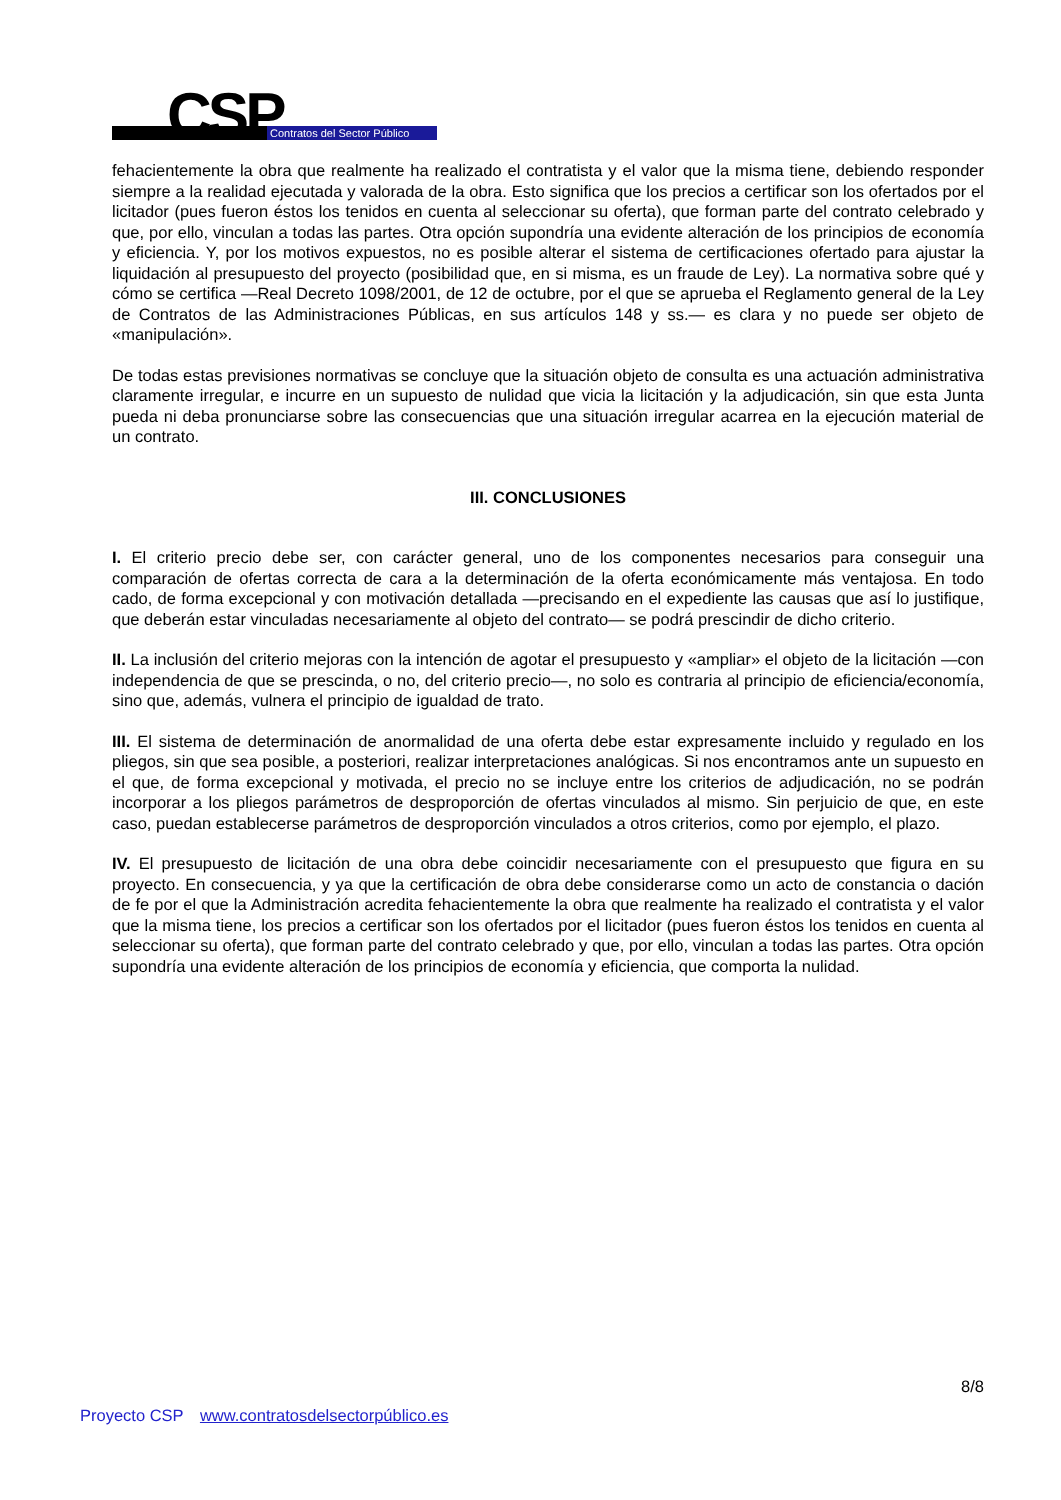CSP Contratos del Sector Público
fehacientemente la obra que realmente ha realizado el contratista y el valor que la misma tiene, debiendo responder siempre a la realidad ejecutada y valorada de la obra. Esto significa que los precios a certificar son los ofertados por el licitador (pues fueron éstos los tenidos en cuenta al seleccionar su oferta), que forman parte del contrato celebrado y que, por ello, vinculan a todas las partes. Otra opción supondría una evidente alteración de los principios de economía y eficiencia. Y, por los motivos expuestos, no es posible alterar el sistema de certificaciones ofertado para ajustar la liquidación al presupuesto del proyecto (posibilidad que, en si misma, es un fraude de Ley). La normativa sobre qué y cómo se certifica —Real Decreto 1098/2001, de 12 de octubre, por el que se aprueba el Reglamento general de la Ley de Contratos de las Administraciones Públicas, en sus artículos 148 y ss.— es clara y no puede ser objeto de «manipulación».
De todas estas previsiones normativas se concluye que la situación objeto de consulta es una actuación administrativa claramente irregular, e incurre en un supuesto de nulidad que vicia la licitación y la adjudicación, sin que esta Junta pueda ni deba pronunciarse sobre las consecuencias que una situación irregular acarrea en la ejecución material de un contrato.
III. CONCLUSIONES
I. El criterio precio debe ser, con carácter general, uno de los componentes necesarios para conseguir una comparación de ofertas correcta de cara a la determinación de la oferta económicamente más ventajosa. En todo cado, de forma excepcional y con motivación detallada —precisando en el expediente las causas que así lo justifique, que deberán estar vinculadas necesariamente al objeto del contrato— se podrá prescindir de dicho criterio.
II. La inclusión del criterio mejoras con la intención de agotar el presupuesto y «ampliar» el objeto de la licitación —con independencia de que se prescinda, o no, del criterio precio—, no solo es contraria al principio de eficiencia/economía, sino que, además, vulnera el principio de igualdad de trato.
III. El sistema de determinación de anormalidad de una oferta debe estar expresamente incluido y regulado en los pliegos, sin que sea posible, a posteriori, realizar interpretaciones analógicas. Si nos encontramos ante un supuesto en el que, de forma excepcional y motivada, el precio no se incluye entre los criterios de adjudicación, no se podrán incorporar a los pliegos parámetros de desproporción de ofertas vinculados al mismo. Sin perjuicio de que, en este caso, puedan establecerse parámetros de desproporción vinculados a otros criterios, como por ejemplo, el plazo.
IV. El presupuesto de licitación de una obra debe coincidir necesariamente con el presupuesto que figura en su proyecto. En consecuencia, y ya que la certificación de obra debe considerarse como un acto de constancia o dación de fe por el que la Administración acredita fehacientemente la obra que realmente ha realizado el contratista y el valor que la misma tiene, los precios a certificar son los ofertados por el licitador (pues fueron éstos los tenidos en cuenta al seleccionar su oferta), que forman parte del contrato celebrado y que, por ello, vinculan a todas las partes. Otra opción supondría una evidente alteración de los principios de economía y eficiencia, que comporta la nulidad.
8/8
Proyecto CSP www.contratosdelsectorpúblico.es